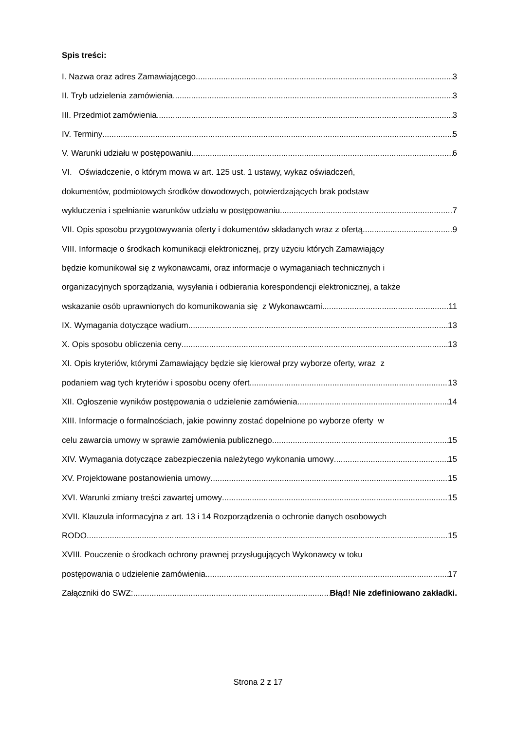Spis treści:
I. Nazwa oraz adres Zamawiającego 3
II. Tryb udzielenia zamówienia 3
III. Przedmiot zamówienia 3
IV. Terminy 5
V. Warunki udziału w postępowaniu 6
VI. Oświadczenie, o którym mowa w art. 125 ust. 1 ustawy, wykaz oświadczeń,
dokumentów, podmiotowych środków dowodowych, potwierdzających brak podstaw
wykluczenia i spełnianie warunków udziału w postępowaniu 7
VII. Opis sposobu przygotowywania oferty i dokumentów składanych wraz z ofertą 9
VIII. Informacje o środkach komunikacji elektronicznej, przy użyciu których Zamawiający
będzie komunikował się z wykonawcami, oraz informacje o wymaganiach technicznych i
organizacyjnych sporządzania, wysyłania i odbierania korespondencji elektronicznej, a także
wskazanie osób uprawnionych do komunikowania się z Wykonawcami 11
IX. Wymagania dotyczące wadium 13
X. Opis sposobu obliczenia ceny 13
XI. Opis kryteriów, którymi Zamawiający będzie się kierował przy wyborze oferty, wraz z
podaniem wag tych kryteriów i sposobu oceny ofert 13
XII. Ogłoszenie wyników postępowania o udzielenie zamówienia 14
XIII. Informacje o formalnościach, jakie powinny zostać dopełnione po wyborze oferty w
celu zawarcia umowy w sprawie zamówienia publicznego 15
XIV. Wymagania dotyczące zabezpieczenia należytego wykonania umowy 15
XV. Projektowane postanowienia umowy 15
XVI. Warunki zmiany treści zawartej umowy 15
XVII. Klauzula informacyjna z art. 13 i 14 Rozporządzenia o ochronie danych osobowych
RODO 15
XVIII. Pouczenie o środkach ochrony prawnej przysługujących Wykonawcy w toku
postępowania o udzielenie zamówienia 17
Załączniki do SWZ: Błąd! Nie zdefiniowano zakładki.
Strona 2 z 17